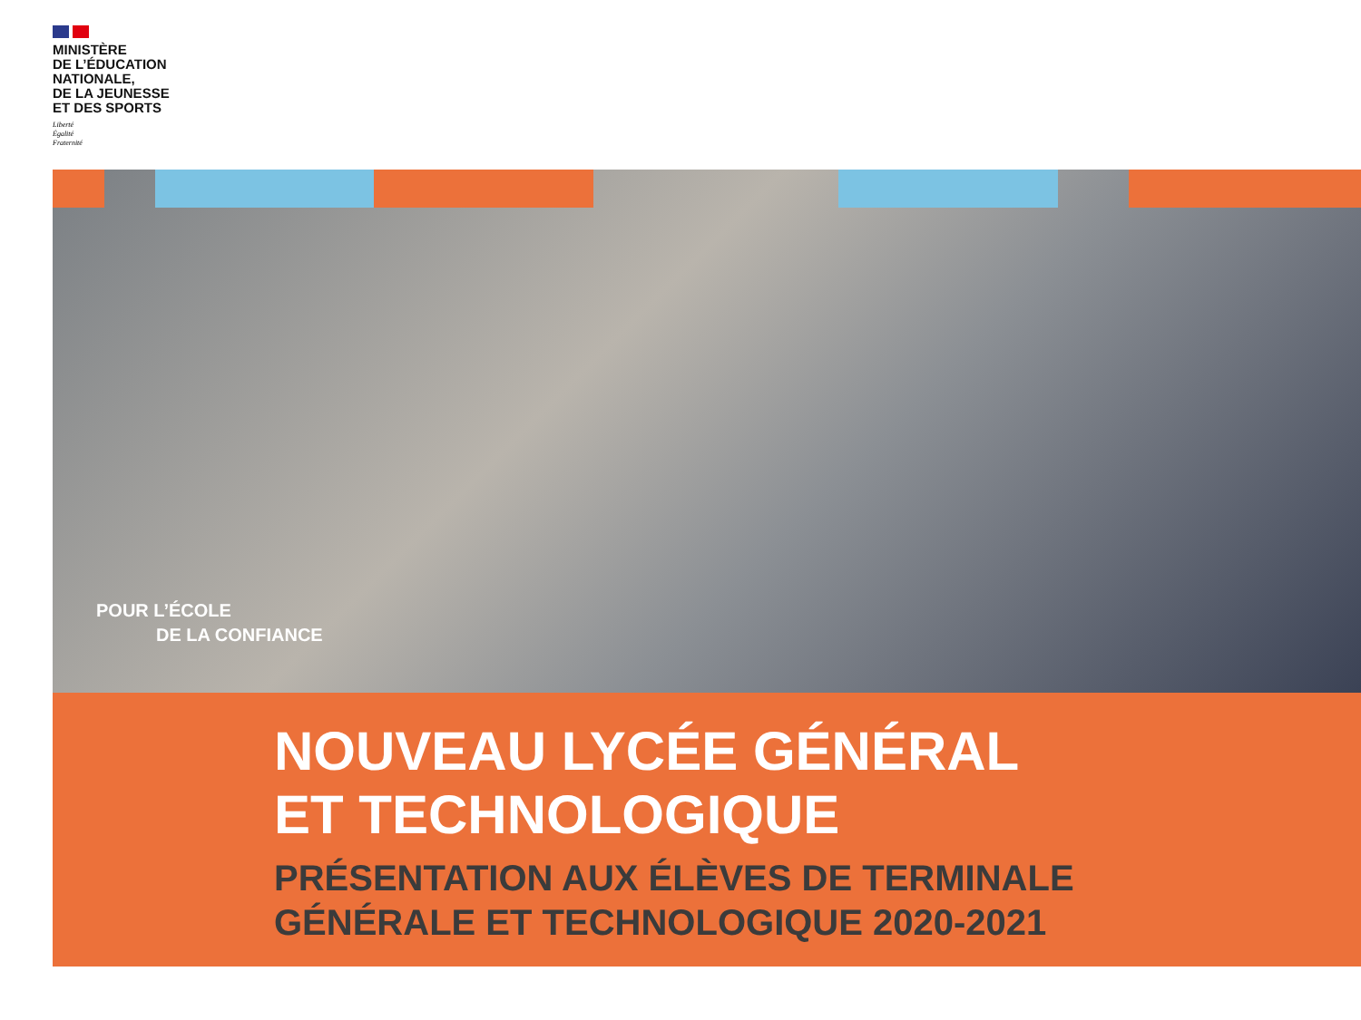MINISTÈRE
DE L’ÉDUCATION
NATIONALE,
DE LA JEUNESSE
ET DES SPORTS
Liberté
Égalité
Fraternité
POUR L’ÉCOLE
DE LA CONFIANCE
NOUVEAU LYCÉE GÉNÉRAL
ET TECHNOLOGIQUE
PRÉSENTATION AUX ÉLÈVES DE TERMINALE
GÉNÉRALE ET TECHNOLOGIQUE 2020-2021